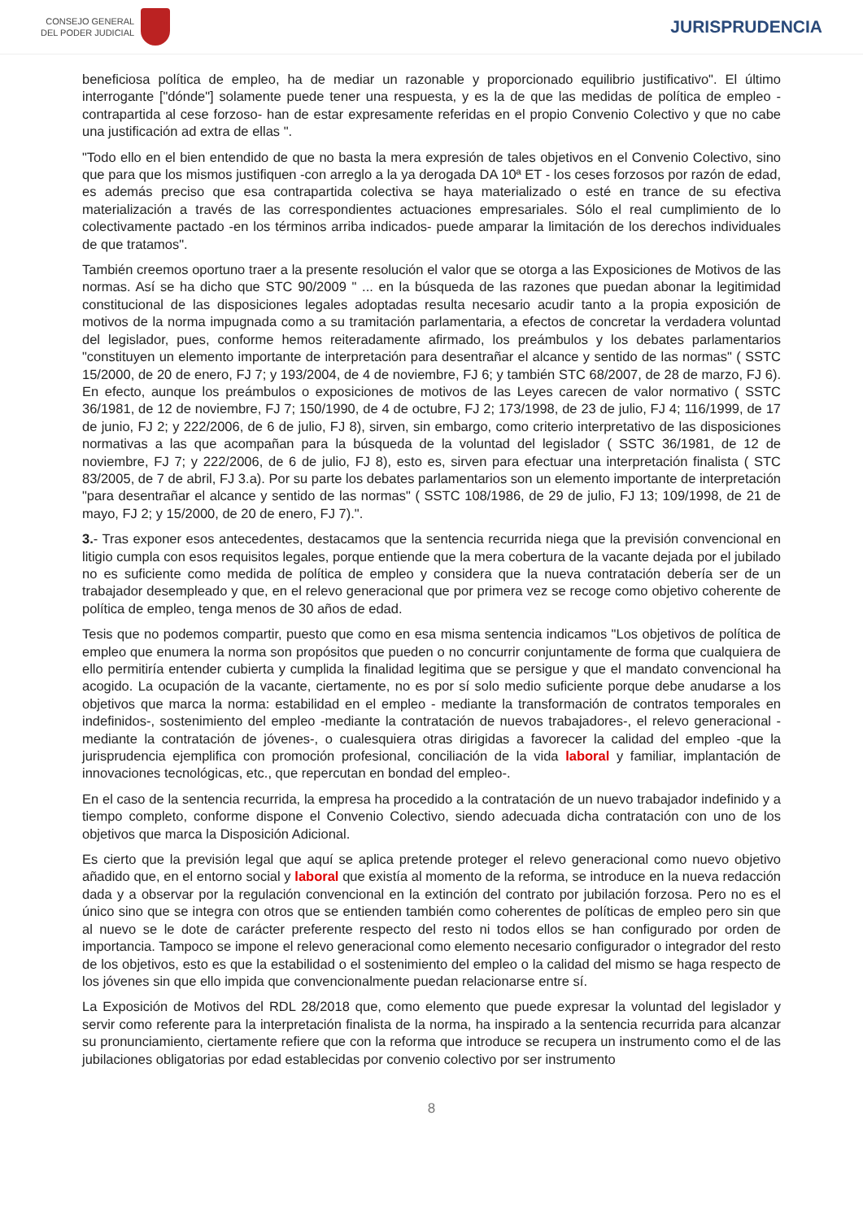CONSEJO GENERAL
DEL PODER JUDICIAL
JURISPRUDENCIA
beneficiosa política de empleo, ha de mediar un razonable y proporcionado equilibrio justificativo". El último interrogante ["dónde"] solamente puede tener una respuesta, y es la de que las medidas de política de empleo - contrapartida al cese forzoso- han de estar expresamente referidas en el propio Convenio Colectivo y que no cabe una justificación ad extra de ellas ".
"Todo ello en el bien entendido de que no basta la mera expresión de tales objetivos en el Convenio Colectivo, sino que para que los mismos justifiquen -con arreglo a la ya derogada DA 10ª ET - los ceses forzosos por razón de edad, es además preciso que esa contrapartida colectiva se haya materializado o esté en trance de su efectiva materialización a través de las correspondientes actuaciones empresariales. Sólo el real cumplimiento de lo colectivamente pactado -en los términos arriba indicados- puede amparar la limitación de los derechos individuales de que tratamos".
También creemos oportuno traer a la presente resolución el valor que se otorga a las Exposiciones de Motivos de las normas. Así se ha dicho que STC 90/2009 " ... en la búsqueda de las razones que puedan abonar la legitimidad constitucional de las disposiciones legales adoptadas resulta necesario acudir tanto a la propia exposición de motivos de la norma impugnada como a su tramitación parlamentaria, a efectos de concretar la verdadera voluntad del legislador, pues, conforme hemos reiteradamente afirmado, los preámbulos y los debates parlamentarios "constituyen un elemento importante de interpretación para desentrañar el alcance y sentido de las normas" ( SSTC 15/2000, de 20 de enero, FJ 7; y 193/2004, de 4 de noviembre, FJ 6; y también STC 68/2007, de 28 de marzo, FJ 6). En efecto, aunque los preámbulos o exposiciones de motivos de las Leyes carecen de valor normativo ( SSTC 36/1981, de 12 de noviembre, FJ 7; 150/1990, de 4 de octubre, FJ 2; 173/1998, de 23 de julio, FJ 4; 116/1999, de 17 de junio, FJ 2; y 222/2006, de 6 de julio, FJ 8), sirven, sin embargo, como criterio interpretativo de las disposiciones normativas a las que acompañan para la búsqueda de la voluntad del legislador ( SSTC 36/1981, de 12 de noviembre, FJ 7; y 222/2006, de 6 de julio, FJ 8), esto es, sirven para efectuar una interpretación finalista ( STC 83/2005, de 7 de abril, FJ 3.a). Por su parte los debates parlamentarios son un elemento importante de interpretación "para desentrañar el alcance y sentido de las normas" ( SSTC 108/1986, de 29 de julio, FJ 13; 109/1998, de 21 de mayo, FJ 2; y 15/2000, de 20 de enero, FJ 7).".
3.- Tras exponer esos antecedentes, destacamos que la sentencia recurrida niega que la previsión convencional en litigio cumpla con esos requisitos legales, porque entiende que la mera cobertura de la vacante dejada por el jubilado no es suficiente como medida de política de empleo y considera que la nueva contratación debería ser de un trabajador desempleado y que, en el relevo generacional que por primera vez se recoge como objetivo coherente de política de empleo, tenga menos de 30 años de edad.
Tesis que no podemos compartir, puesto que como en esa misma sentencia indicamos "Los objetivos de política de empleo que enumera la norma son propósitos que pueden o no concurrir conjuntamente de forma que cualquiera de ello permitiría entender cubierta y cumplida la finalidad legitima que se persigue y que el mandato convencional ha acogido. La ocupación de la vacante, ciertamente, no es por sí solo medio suficiente porque debe anudarse a los objetivos que marca la norma: estabilidad en el empleo - mediante la transformación de contratos temporales en indefinidos-, sostenimiento del empleo -mediante la contratación de nuevos trabajadores-, el relevo generacional -mediante la contratación de jóvenes-, o cualesquiera otras dirigidas a favorecer la calidad del empleo -que la jurisprudencia ejemplifica con promoción profesional, conciliación de la vida laboral y familiar, implantación de innovaciones tecnológicas, etc., que repercutan en bondad del empleo-.
En el caso de la sentencia recurrida, la empresa ha procedido a la contratación de un nuevo trabajador indefinido y a tiempo completo, conforme dispone el Convenio Colectivo, siendo adecuada dicha contratación con uno de los objetivos que marca la Disposición Adicional.
Es cierto que la previsión legal que aquí se aplica pretende proteger el relevo generacional como nuevo objetivo añadido que, en el entorno social y laboral que existía al momento de la reforma, se introduce en la nueva redacción dada y a observar por la regulación convencional en la extinción del contrato por jubilación forzosa. Pero no es el único sino que se integra con otros que se entienden también como coherentes de políticas de empleo pero sin que al nuevo se le dote de carácter preferente respecto del resto ni todos ellos se han configurado por orden de importancia. Tampoco se impone el relevo generacional como elemento necesario configurador o integrador del resto de los objetivos, esto es que la estabilidad o el sostenimiento del empleo o la calidad del mismo se haga respecto de los jóvenes sin que ello impida que convencionalmente puedan relacionarse entre sí.
La Exposición de Motivos del RDL 28/2018 que, como elemento que puede expresar la voluntad del legislador y servir como referente para la interpretación finalista de la norma, ha inspirado a la sentencia recurrida para alcanzar su pronunciamiento, ciertamente refiere que con la reforma que introduce se recupera un instrumento como el de las jubilaciones obligatorias por edad establecidas por convenio colectivo por ser instrumento
8